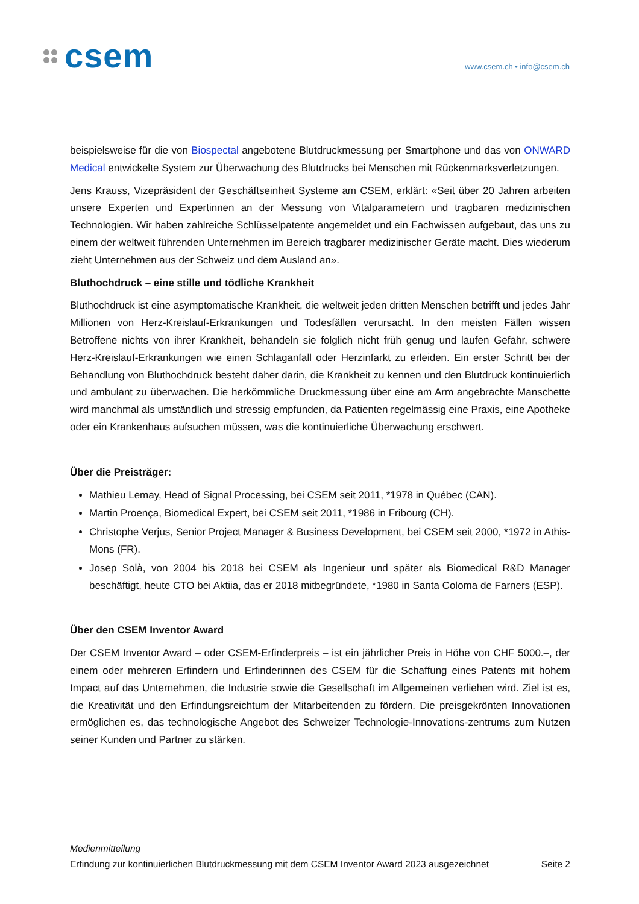csem
www.csem.ch • info@csem.ch
beispielsweise für die von Biospectal angebotene Blutdruckmessung per Smartphone und das von ONWARD Medical entwickelte System zur Überwachung des Blutdrucks bei Menschen mit Rückenmarksverletzungen.
Jens Krauss, Vizepräsident der Geschäftseinheit Systeme am CSEM, erklärt: «Seit über 20 Jahren arbeiten unsere Experten und Expertinnen an der Messung von Vitalparametern und tragbaren medizinischen Technologien. Wir haben zahlreiche Schlüsselpatente angemeldet und ein Fachwissen aufgebaut, das uns zu einem der weltweit führenden Unternehmen im Bereich tragbarer medizinischer Geräte macht. Dies wiederum zieht Unternehmen aus der Schweiz und dem Ausland an».
Bluthochdruck – eine stille und tödliche Krankheit
Bluthochdruck ist eine asymptomatische Krankheit, die weltweit jeden dritten Menschen betrifft und jedes Jahr Millionen von Herz-Kreislauf-Erkrankungen und Todesfällen verursacht. In den meisten Fällen wissen Betroffene nichts von ihrer Krankheit, behandeln sie folglich nicht früh genug und laufen Gefahr, schwere Herz-Kreislauf-Erkrankungen wie einen Schlaganfall oder Herzinfarkt zu erleiden. Ein erster Schritt bei der Behandlung von Bluthochdruck besteht daher darin, die Krankheit zu kennen und den Blutdruck kontinuierlich und ambulant zu überwachen. Die herkömmliche Druckmessung über eine am Arm angebrachte Manschette wird manchmal als umständlich und stressig empfunden, da Patienten regelmässig eine Praxis, eine Apotheke oder ein Krankenhaus aufsuchen müssen, was die kontinuierliche Überwachung erschwert.
Über die Preisträger:
Mathieu Lemay, Head of Signal Processing, bei CSEM seit 2011, *1978 in Québec (CAN).
Martin Proença, Biomedical Expert, bei CSEM seit 2011, *1986 in Fribourg (CH).
Christophe Verjus, Senior Project Manager & Business Development, bei CSEM seit 2000, *1972 in Athis-Mons (FR).
Josep Solà, von 2004 bis 2018 bei CSEM als Ingenieur und später als Biomedical R&D Manager beschäftigt, heute CTO bei Aktiia, das er 2018 mitbegründete, *1980 in Santa Coloma de Farners (ESP).
Über den CSEM Inventor Award
Der CSEM Inventor Award – oder CSEM-Erfinderpreis – ist ein jährlicher Preis in Höhe von CHF 5000.–, der einem oder mehreren Erfindern und Erfinderinnen des CSEM für die Schaffung eines Patents mit hohem Impact auf das Unternehmen, die Industrie sowie die Gesellschaft im Allgemeinen verliehen wird. Ziel ist es, die Kreativität und den Erfindungsreichtum der Mitarbeitenden zu fördern. Die preisgekrönten Innovationen ermöglichen es, das technologische Angebot des Schweizer Technologie-Innovations-zentrums zum Nutzen seiner Kunden und Partner zu stärken.
Medienmitteilung
Erfindung zur kontinuierlichen Blutdruckmessung mit dem CSEM Inventor Award 2023 ausgezeichnet Seite 2